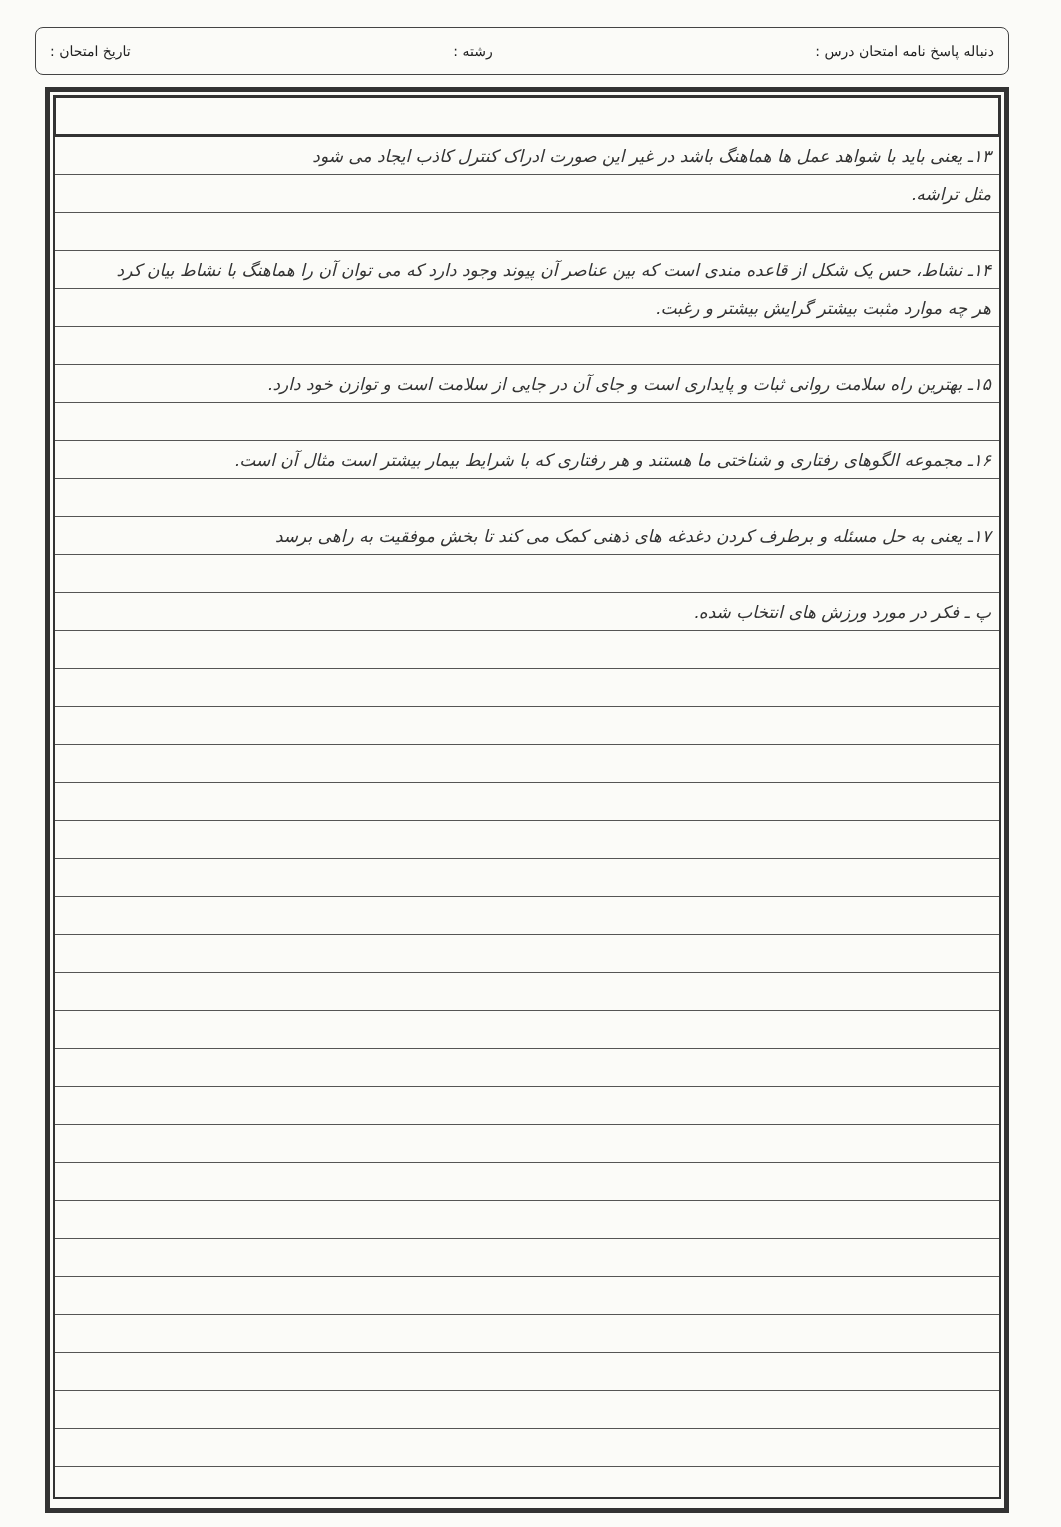دنباله پاسخ نامه امتحان درس : رشته : تاریخ امتحان :
۱۳ـ یعنی باید با شواهد عمل ها هماهنگ باشد در غیر این صورت ادراک کنترل کاذب ایجاد می شود
مثل تراشه.
۱۴ـ نشاط، حس یک شکل از قاعده مندی است که بین عناصر آن پیوند وجود دارد که می توان آن را هماهنگ با نشاط بیان کرد
هر چه موارد مثبت بیشتر گرایش بیشتر و رغبت.
۱۵ـ بهترین راه سلامت روانی ثبات و پایداری است و جای آن در جایی از سلامت است و توازن خود دارد.
۱۶ـ مجموعه الگوهای رفتاری و شناختی ما هستند و هر رفتاری که با شرایط بیمار بیشتر است مثال آن است.
۱۷ـ یعنی به حل مسئله و برطرف کردن دغدغه های ذهنی کمک می کند تا بخش موفقیت به راهی برسد
پ ـ فکر در مورد ورزش های انتخاب شده.